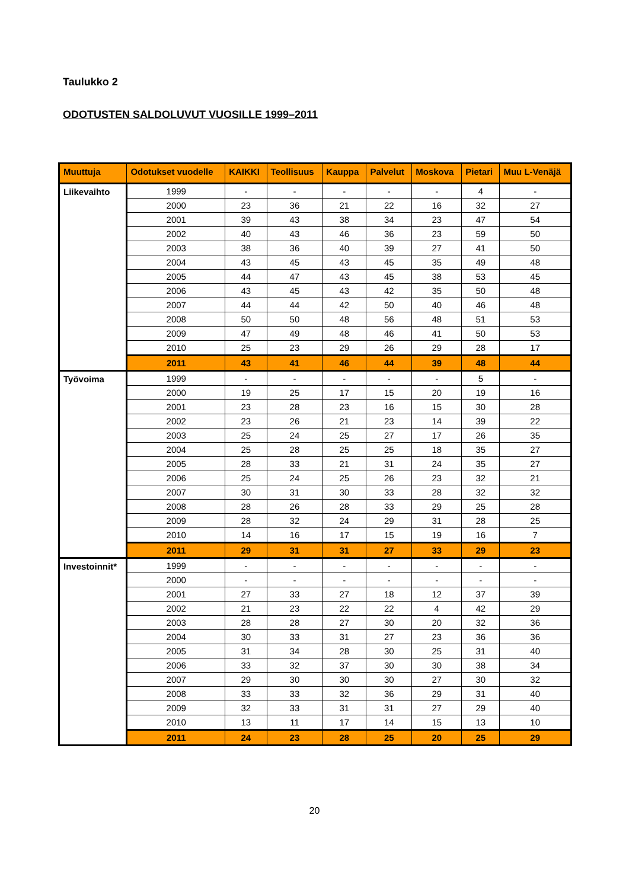Taulukko 2
ODOTUSTEN SALDOLUVUT VUOSILLE 1999–2011
| Muuttuja | Odotukset vuodelle | KAIKKI | Teollisuus | Kauppa | Palvelut | Moskova | Pietari | Muu L-Venäjä |
| --- | --- | --- | --- | --- | --- | --- | --- | --- |
| Liikevaihto | 1999 | - | - | - | - | - | 4 | - |
| | 2000 | 23 | 36 | 21 | 22 | 16 | 32 | 27 |
| | 2001 | 39 | 43 | 38 | 34 | 23 | 47 | 54 |
| | 2002 | 40 | 43 | 46 | 36 | 23 | 59 | 50 |
| | 2003 | 38 | 36 | 40 | 39 | 27 | 41 | 50 |
| | 2004 | 43 | 45 | 43 | 45 | 35 | 49 | 48 |
| | 2005 | 44 | 47 | 43 | 45 | 38 | 53 | 45 |
| | 2006 | 43 | 45 | 43 | 42 | 35 | 50 | 48 |
| | 2007 | 44 | 44 | 42 | 50 | 40 | 46 | 48 |
| | 2008 | 50 | 50 | 48 | 56 | 48 | 51 | 53 |
| | 2009 | 47 | 49 | 48 | 46 | 41 | 50 | 53 |
| | 2010 | 25 | 23 | 29 | 26 | 29 | 28 | 17 |
| | 2011 | 43 | 41 | 46 | 44 | 39 | 48 | 44 |
| Työvoima | 1999 | - | - | - | - | - | 5 | - |
| | 2000 | 19 | 25 | 17 | 15 | 20 | 19 | 16 |
| | 2001 | 23 | 28 | 23 | 16 | 15 | 30 | 28 |
| | 2002 | 23 | 26 | 21 | 23 | 14 | 39 | 22 |
| | 2003 | 25 | 24 | 25 | 27 | 17 | 26 | 35 |
| | 2004 | 25 | 28 | 25 | 25 | 18 | 35 | 27 |
| | 2005 | 28 | 33 | 21 | 31 | 24 | 35 | 27 |
| | 2006 | 25 | 24 | 25 | 26 | 23 | 32 | 21 |
| | 2007 | 30 | 31 | 30 | 33 | 28 | 32 | 32 |
| | 2008 | 28 | 26 | 28 | 33 | 29 | 25 | 28 |
| | 2009 | 28 | 32 | 24 | 29 | 31 | 28 | 25 |
| | 2010 | 14 | 16 | 17 | 15 | 19 | 16 | 7 |
| | 2011 | 29 | 31 | 31 | 27 | 33 | 29 | 23 |
| Investoinnit* | 1999 | - | - | - | - | - | - | - |
| | 2000 | - | - | - | - | - | - | - |
| | 2001 | 27 | 33 | 27 | 18 | 12 | 37 | 39 |
| | 2002 | 21 | 23 | 22 | 22 | 4 | 42 | 29 |
| | 2003 | 28 | 28 | 27 | 30 | 20 | 32 | 36 |
| | 2004 | 30 | 33 | 31 | 27 | 23 | 36 | 36 |
| | 2005 | 31 | 34 | 28 | 30 | 25 | 31 | 40 |
| | 2006 | 33 | 32 | 37 | 30 | 30 | 38 | 34 |
| | 2007 | 29 | 30 | 30 | 30 | 27 | 30 | 32 |
| | 2008 | 33 | 33 | 32 | 36 | 29 | 31 | 40 |
| | 2009 | 32 | 33 | 31 | 31 | 27 | 29 | 40 |
| | 2010 | 13 | 11 | 17 | 14 | 15 | 13 | 10 |
| | 2011 | 24 | 23 | 28 | 25 | 20 | 25 | 29 |
20